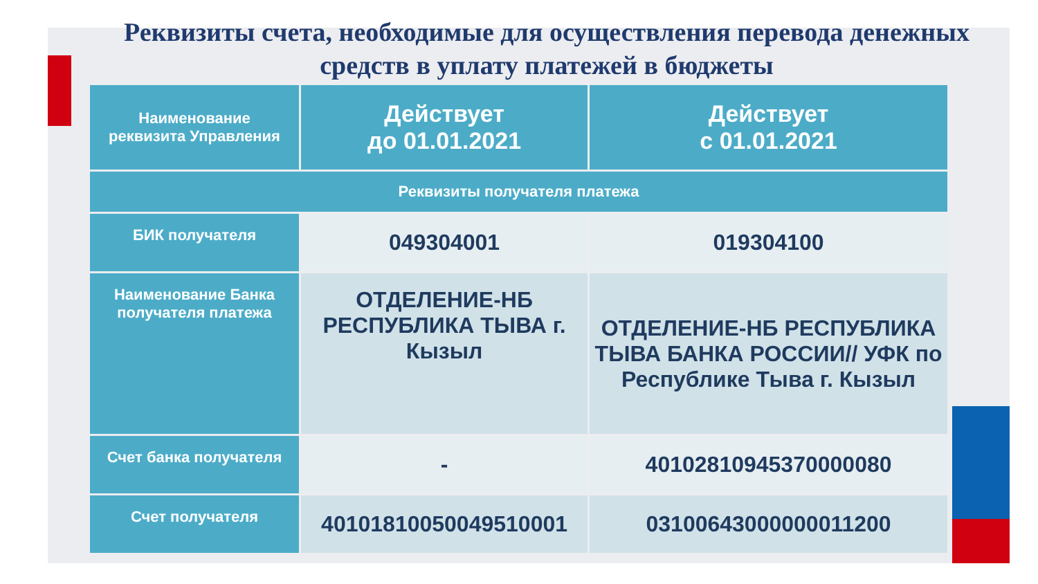Реквизиты счета, необходимые для осуществления перевода денежных средств в уплату платежей в бюджеты
| Наименование реквизита Управления | Действует до 01.01.2021 | Действует с 01.01.2021 |
| --- | --- | --- |
| Реквизиты получателя платежа | | |
| БИК получателя | 049304001 | 019304100 |
| Наименование Банка получателя платежа | ОТДЕЛЕНИЕ-НБ РЕСПУБЛИКА ТЫВА г. Кызыл | ОТДЕЛЕНИЕ-НБ РЕСПУБЛИКА ТЫВА БАНКА РОССИИ// УФК по Республике Тыва г. Кызыл |
| Счет банка получателя | - | 40102810945370000080 |
| Счет получателя | 40101810050049510001 | 03100643000000011200 |